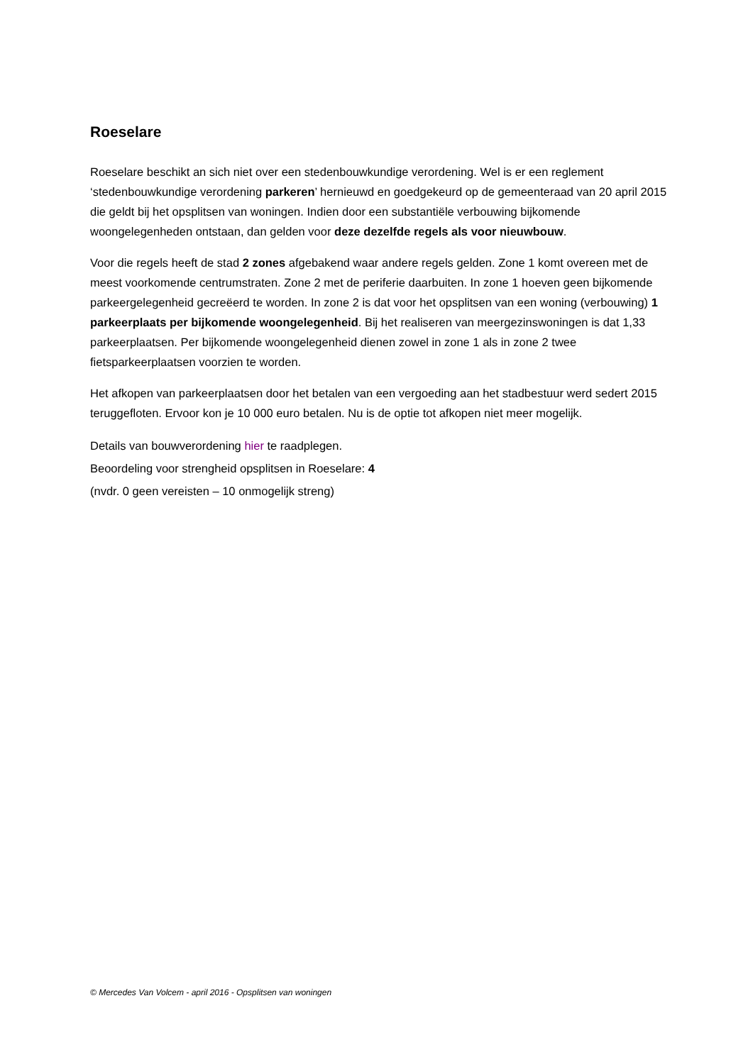Roeselare
Roeselare beschikt an sich niet over een stedenbouwkundige verordening. Wel is er een reglement ‘stedenbouwkundige verordening parkeren’ hernieuwd en goedgekeurd op de gemeenteraad van 20 april 2015 die geldt bij het opsplitsen van woningen. Indien door een substantiële verbouwing bijkomende woongelegenheden ontstaan, dan gelden voor deze dezelfde regels als voor nieuwbouw.
Voor die regels heeft de stad 2 zones afgebakend waar andere regels gelden. Zone 1 komt overeen met de meest voorkomende centrumstraten. Zone 2 met de periferie daarbuiten. In zone 1 hoeven geen bijkomende parkeergelegenheid gecreëerd te worden. In zone 2 is dat voor het opsplitsen van een woning (verbouwing) 1 parkeerplaats per bijkomende woongelegenheid. Bij het realiseren van meergezinswoningen is dat 1,33 parkeerplaatsen. Per bijkomende woongelegenheid dienen zowel in zone 1 als in zone 2 twee fietsparkeerplaatsen voorzien te worden.
Het afkopen van parkeerplaatsen door het betalen van een vergoeding aan het stadbestuur werd sedert 2015 teruggefloten. Ervoor kon je 10 000 euro betalen. Nu is de optie tot afkopen niet meer mogelijk.
Details van bouwverordening hier te raadplegen.
Beoordeling voor strengheid opsplitsen in Roeselare: 4
(nvdr. 0 geen vereisten – 10 onmogelijk streng)
© Mercedes Van Volcem - april 2016 - Opsplitsen van woningen